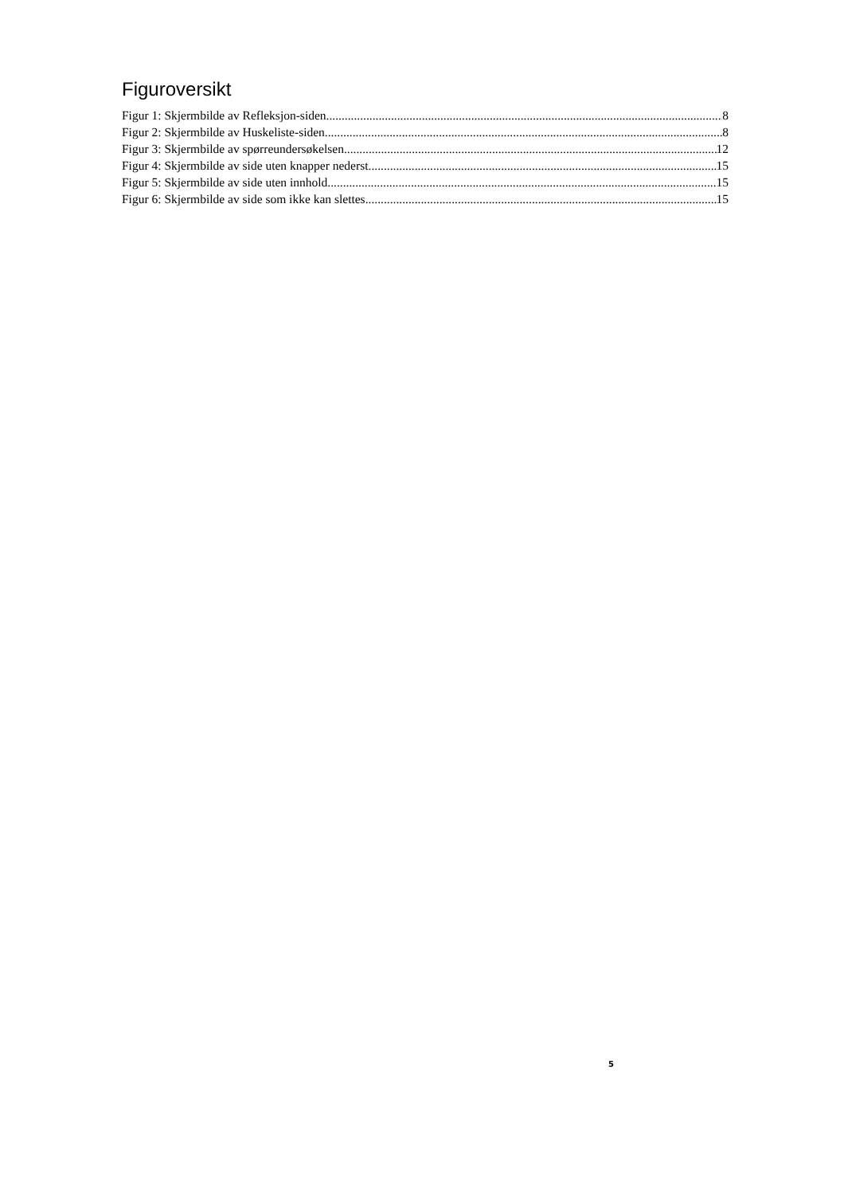Figuroversikt
Figur 1: Skjermbilde av Refleksjon-siden 8
Figur 2: Skjermbilde av Huskeliste-siden 8
Figur 3: Skjermbilde av spørreundersøkelsen 12
Figur 4: Skjermbilde av side uten knapper nederst 15
Figur 5: Skjermbilde av side uten innhold 15
Figur 6: Skjermbilde av side som ikke kan slettes 15
5